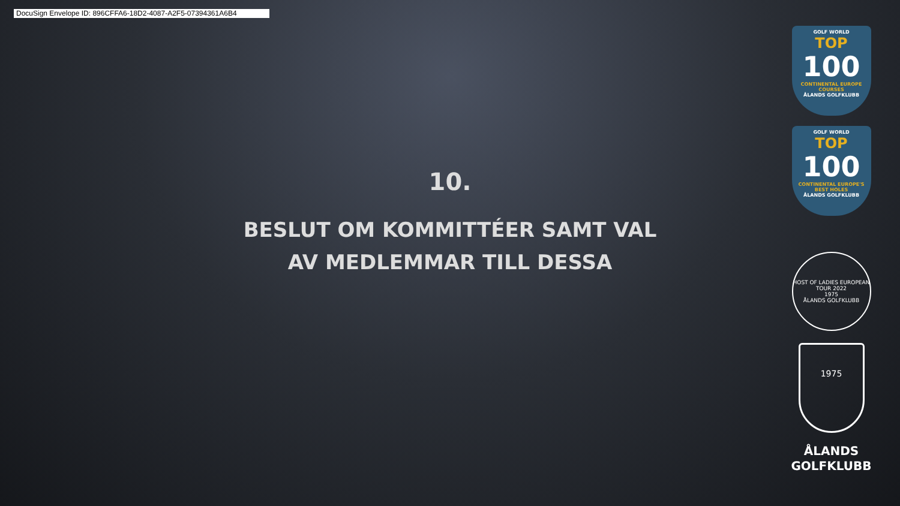DocuSign Envelope ID: 896CFFA6-18D2-4087-A2F5-07394361A6B4
10.
BESLUT OM KOMMITTÉER SAMT VAL AV MEDLEMMAR TILL DESSA
GOLF WORLD
TOP
100
CONTINENTAL EUROPE COURSES
ÅLANDS GOLFKLUBB
GOLF WORLD
TOP
100
CONTINENTAL EUROPE'S BEST HOLES
ÅLANDS GOLFKLUBB
HOST OF LADIES EUROPEAN TOUR 2022
1975
ÅLANDS GOLFKLUBB
1975
ÅLANDS
GOLFKLUBB